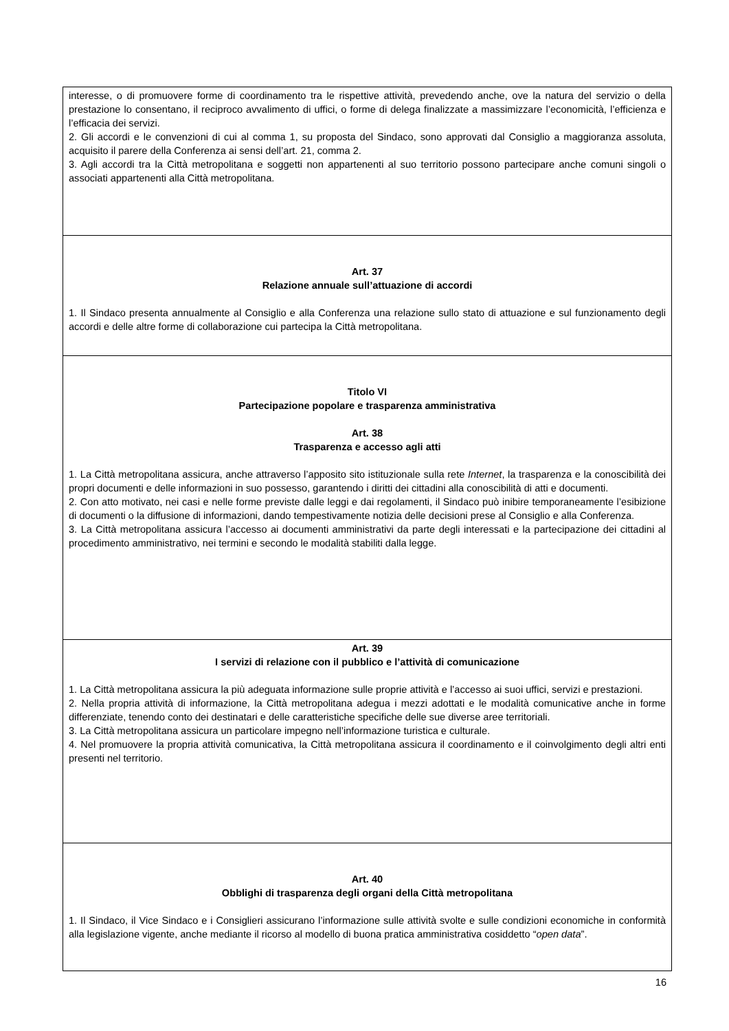interesse, o di promuovere forme di coordinamento tra le rispettive attività, prevedendo anche, ove la natura del servizio o della prestazione lo consentano, il reciproco avvalimento di uffici, o forme di delega finalizzate a massimizzare l’economicità, l’efficienza e l’efficacia dei servizi.
2. Gli accordi e le convenzioni di cui al comma 1, su proposta del Sindaco, sono approvati dal Consiglio a maggioranza assoluta, acquisito il parere della Conferenza ai sensi dell’art. 21, comma 2.
3. Agli accordi tra la Città metropolitana e soggetti non appartenenti al suo territorio possono partecipare anche comuni singoli o associati appartenenti alla Città metropolitana.
Art. 37
Relazione annuale sull’attuazione di accordi
1. Il Sindaco presenta annualmente al Consiglio e alla Conferenza una relazione sullo stato di attuazione e sul funzionamento degli accordi e delle altre forme di collaborazione cui partecipa la Città metropolitana.
Titolo VI
Partecipazione popolare e trasparenza amministrativa
Art. 38
Trasparenza e accesso agli atti
1. La Città metropolitana assicura, anche attraverso l’apposito sito istituzionale sulla rete Internet, la trasparenza e la conoscibilità dei propri documenti e delle informazioni in suo possesso, garantendo i diritti dei cittadini alla conoscibilità di atti e documenti.
2. Con atto motivato, nei casi e nelle forme previste dalle leggi e dai regolamenti, il Sindaco può inibire temporaneamente l’esibizione di documenti o la diffusione di informazioni, dando tempestivamente notizia delle decisioni prese al Consiglio e alla Conferenza.
3. La Città metropolitana assicura l’accesso ai documenti amministrativi da parte degli interessati e la partecipazione dei cittadini al procedimento amministrativo, nei termini e secondo le modalità stabiliti dalla legge.
Art. 39
I servizi di relazione con il pubblico e l’attività di comunicazione
1. La Città metropolitana assicura la più adeguata informazione sulle proprie attività e l’accesso ai suoi uffici, servizi e prestazioni.
2. Nella propria attività di informazione, la Città metropolitana adegua i mezzi adottati e le modalità comunicative anche in forme differenziate, tenendo conto dei destinatari e delle caratteristiche specifiche delle sue diverse aree territoriali.
3. La Città metropolitana assicura un particolare impegno nell’informazione turistica e culturale.
4. Nel promuovere la propria attività comunicativa, la Città metropolitana assicura il coordinamento e il coinvolgimento degli altri enti presenti nel territorio.
Art. 40
Obblighi di trasparenza degli organi della Città metropolitana
1. Il Sindaco, il Vice Sindaco e i Consiglieri assicurano l’informazione sulle attività svolte e sulle condizioni economiche in conformità alla legislazione vigente, anche mediante il ricorso al modello di buona pratica amministrativa cosiddetto “open data”.
16